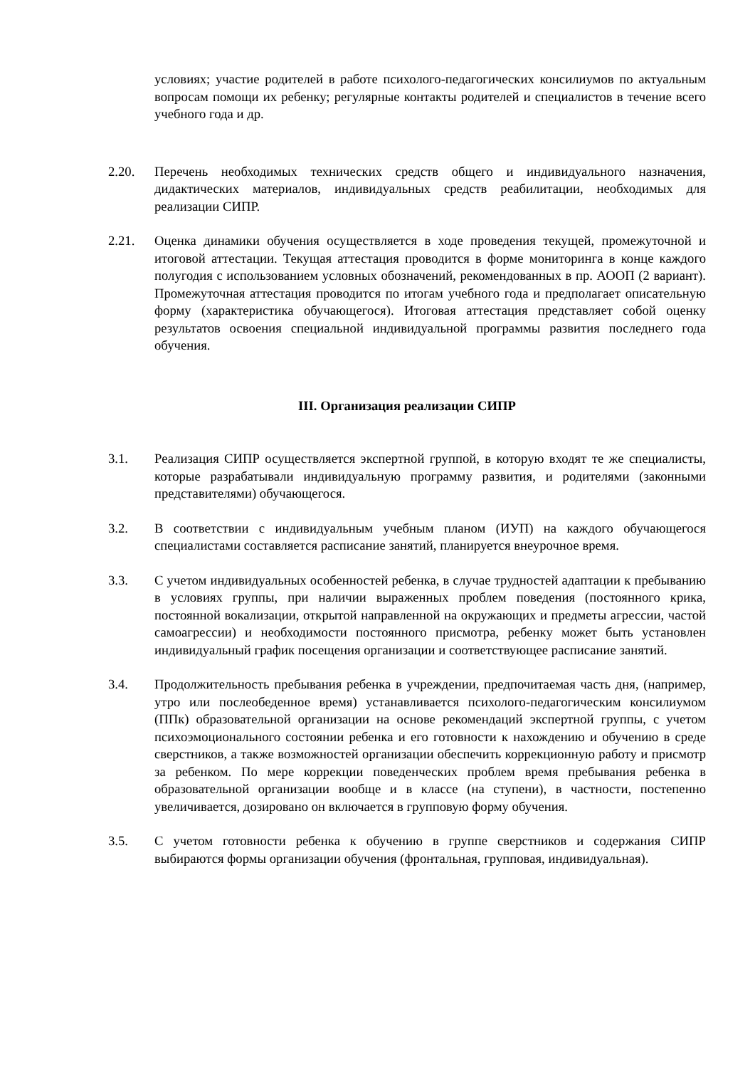условиях; участие родителей в работе психолого-педагогических консилиумов по актуальным вопросам помощи их ребенку; регулярные контакты родителей и специалистов в течение всего учебного года и др.
2.20. Перечень необходимых технических средств общего и индивидуального назначения, дидактических материалов, индивидуальных средств реабилитации, необходимых для реализации СИПР.
2.21. Оценка динамики обучения осуществляется в ходе проведения текущей, промежуточной и итоговой аттестации. Текущая аттестация проводится в форме мониторинга в конце каждого полугодия с использованием условных обозначений, рекомендованных в пр. АООП (2 вариант). Промежуточная аттестация проводится по итогам учебного года и предполагает описательную форму (характеристика обучающегося). Итоговая аттестация представляет собой оценку результатов освоения специальной индивидуальной программы развития последнего года обучения.
III. Организация реализации СИПР
3.1. Реализация СИПР осуществляется экспертной группой, в которую входят те же специалисты, которые разрабатывали индивидуальную программу развития, и родителями (законными представителями) обучающегося.
3.2. В соответствии с индивидуальным учебным планом (ИУП) на каждого обучающегося специалистами составляется расписание занятий, планируется внеурочное время.
3.3. С учетом индивидуальных особенностей ребенка, в случае трудностей адаптации к пребыванию в условиях группы, при наличии выраженных проблем поведения (постоянного крика, постоянной вокализации, открытой направленной на окружающих и предметы агрессии, частой самоагрессии) и необходимости постоянного присмотра, ребенку может быть установлен индивидуальный график посещения организации и соответствующее расписание занятий.
3.4. Продолжительность пребывания ребенка в учреждении, предпочитаемая часть дня, (например, утро или послеобеденное время) устанавливается психолого-педагогическим консилиумом (ППк) образовательной организации на основе рекомендаций экспертной группы, с учетом психоэмоционального состоянии ребенка и его готовности к нахождению и обучению в среде сверстников, а также возможностей организации обеспечить коррекционную работу и присмотр за ребенком. По мере коррекции поведенческих проблем время пребывания ребенка в образовательной организации вообще и в классе (на ступени), в частности, постепенно увеличивается, дозировано он включается в групповую форму обучения.
3.5. С учетом готовности ребенка к обучению в группе сверстников и содержания СИПР выбираются формы организации обучения (фронтальная, групповая, индивидуальная).